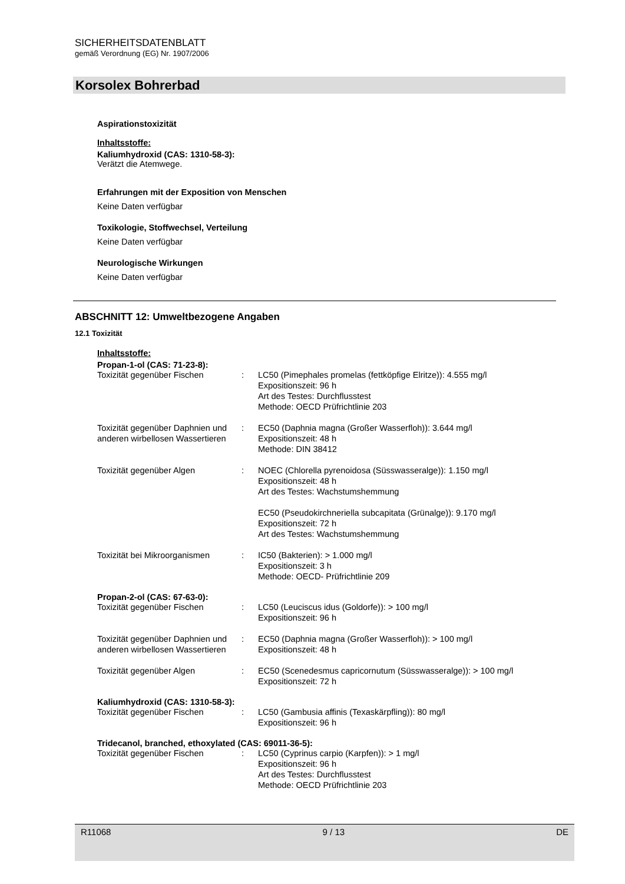SICHERHEITSDATENBLATT
gemäß Verordnung (EG) Nr. 1907/2006
Korsolex Bohrerbad
Aspirationstoxizität
Inhaltsstoffe:
Kaliumhydroxid (CAS: 1310-58-3):
Verätzt die Atemwege.
Erfahrungen mit der Exposition von Menschen
Keine Daten verfügbar
Toxikologie, Stoffwechsel, Verteilung
Keine Daten verfügbar
Neurologische Wirkungen
Keine Daten verfügbar
ABSCHNITT 12: Umweltbezogene Angaben
12.1 Toxizität
Inhaltsstoffe:
Propan-1-ol (CAS: 71-23-8):
| Toxizität gegenüber Fischen | : | LC50 (Pimephales promelas (fettköpfige Elritze)): 4.555 mg/l Expositionszeit: 96 h Art des Testes: Durchflusstest Methode: OECD Prüfrichtlinie 203 |
| Toxizität gegenüber Daphnien und anderen wirbellosen Wassertieren | : | EC50 (Daphnia magna (Großer Wasserfloh)): 3.644 mg/l Expositionszeit: 48 h Methode: DIN 38412 |
| Toxizität gegenüber Algen | : | NOEC (Chlorella pyrenoidosa (Süsswasseralge)): 1.150 mg/l Expositionszeit: 48 h Art des Testes: Wachstumshemmung EC50 (Pseudokirchneriella subcapitata (Grünalge)): 9.170 mg/l Expositionszeit: 72 h Art des Testes: Wachstumshemmung |
| Toxizität bei Mikroorganismen | : | IC50 (Bakterien): > 1.000 mg/l Expositionszeit: 3 h Methode: OECD- Prüfrichtlinie 209 |
Propan-2-ol (CAS: 67-63-0):
| Toxizität gegenüber Fischen | : | LC50 (Leuciscus idus (Goldorfe)): > 100 mg/l Expositionszeit: 96 h |
| Toxizität gegenüber Daphnien und anderen wirbellosen Wassertieren | : | EC50 (Daphnia magna (Großer Wasserfloh)): > 100 mg/l Expositionszeit: 48 h |
| Toxizität gegenüber Algen | : | EC50 (Scenedesmus capricornutum (Süsswasseralge)): > 100 mg/l Expositionszeit: 72 h |
Kaliumhydroxid (CAS: 1310-58-3):
| Toxizität gegenüber Fischen | : | LC50 (Gambusia affinis (Texaskärpfling)): 80 mg/l Expositionszeit: 96 h |
Tridecanol, branched, ethoxylated (CAS: 69011-36-5):
| Toxizität gegenüber Fischen | : | LC50 (Cyprinus carpio (Karpfen)): > 1 mg/l Expositionszeit: 96 h Art des Testes: Durchflusstest Methode: OECD Prüfrichtlinie 203 |
R11068 9 / 13 DE